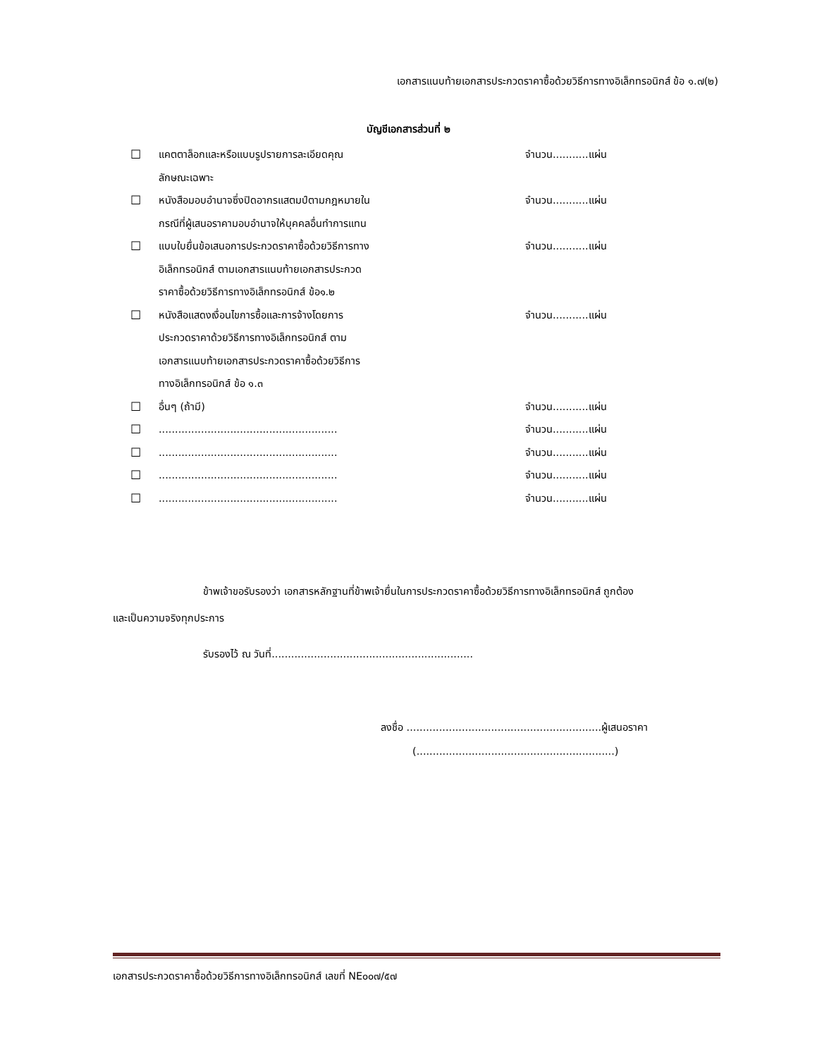เอกสารแนบท้ายเอกสารประกวดราคาซื้อด้วยวิธีการทางอิเล็กทรอนิกส์ ข้อ ๑.๗(๒)
บัญชีเอกสารส่วนที่ ๒
| ☐ | แคตตาล็อกและหรือแบบรูปรายการละเอียดคุณ ลักษณะเฉพาะ | จำนวน...........แผ่น |
| ☐ | หนังสือมอบอำนาจซึ่งปิดอากรแสตมป์ตามกฎหมายใน กรณีที่ผู้เสนอราคามอบอำนาจให้บุคคลอื่นทำการแทน | จำนวน...........แผ่น |
| ☐ | แบบใบยื่นข้อเสนอการประกวดราคาซื้อด้วยวิธีการทาง อิเล็กทรอนิกส์ ตามเอกสารแนบท้ายเอกสารประกวด ราคาซื้อด้วยวิธีการทางอิเล็กทรอนิกส์ ข้อ๑.๒ | จำนวน...........แผ่น |
| ☐ | หนังสือแสดงเงื่อนไขการซื้อและการจ้างโดยการ ประกวดราคาด้วยวิธีการทางอิเล็กทรอนิกส์ ตาม เอกสารแนบท้ายเอกสารประกวดราคาซื้อด้วยวิธีการ ทางอิเล็กทรอนิกส์ ข้อ ๑.๓ | จำนวน...........แผ่น |
| ☐ | อื่นๆ (ถ้ามี) | จำนวน...........แผ่น |
| ☐ | ....................................................... | จำนวน...........แผ่น |
| ☐ | ....................................................... | จำนวน...........แผ่น |
| ☐ | ....................................................... | จำนวน...........แผ่น |
| ☐ | ....................................................... | จำนวน...........แผ่น |
ข้าพเจ้าขอรับรองว่า เอกสารหลักฐานที่ข้าพเจ้ายื่นในการประกวดราคาซื้อด้วยวิธีการทางอิเล็กทรอนิกส์ ถูกต้อง
และเป็นความจริงทุกประการ
รับรองไว้ ณ วันที่..............................................................
ลงชื่อ ............................................................ผู้เสนอราคา
(.............................................................)
เอกสารประกวดราคาซื้อด้วยวิธีการทางอิเล็กทรอนิกส์ เลขที่ NE๐๐๗/๕๗